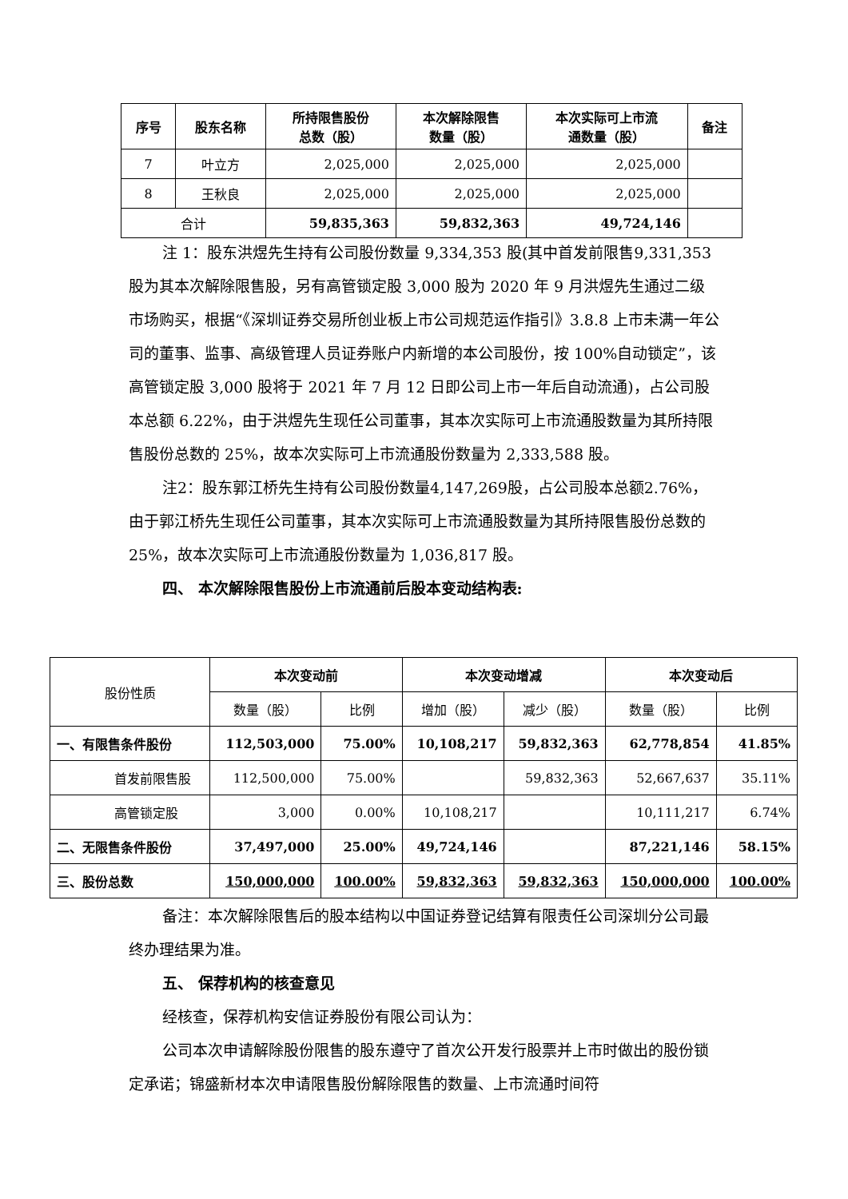| 序号 | 股东名称 | 所持限售股份 总数（股） | 本次解除限售 数量（股） | 本次实际可上市流 通数量（股） | 备注 |
| --- | --- | --- | --- | --- | --- |
| 7 | 叶立方 | 2,025,000 | 2,025,000 | 2,025,000 | |
| 8 | 王秋良 | 2,025,000 | 2,025,000 | 2,025,000 | |
| 合计 | | 59,835,363 | 59,832,363 | 49,724,146 | |
注 1：股东洪煜先生持有公司股份数量 9,334,353 股(其中首发前限售9,331,353 股为其本次解除限售股，另有高管锁定股 3,000 股为 2020 年 9 月洪煜先生通过二级市场购买，根据“《深圳证券交易所创业板上市公司规范运作指引》3.8.8 上市未满一年公司的董事、监事、高级管理人员证券账户内新增的本公司股份，按 100%自动锁定”，该高管锁定股 3,000 股将于 2021 年 7 月 12 日即公司上市一年后自动流通)，占公司股本总额 6.22%，由于洪煜先生现任公司董事，其本次实际可上市流通股数量为其所持限售股份总数的 25%，故本次实际可上市流通股份数量为 2,333,588 股。
注2：股东郭江桥先生持有公司股份数量4,147,269股，占公司股本总额2.76%，由于郭江桥先生现任公司董事，其本次实际可上市流通股数量为其所持限售股份总数的 25%，故本次实际可上市流通股份数量为 1,036,817 股。
四、 本次解除限售股份上市流通前后股本变动结构表:
| 股份性质 | 本次变动前 | | 本次变动增减 | | 本次变动后 | |
| | 数量（股） | 比例 | 增加（股） | 减少（股） | 数量（股） | 比例 |
| 一、有限售条件股份 | 112,503,000 | 75.00% | 10,108,217 | 59,832,363 | 62,778,854 | 41.85% |
| 首发前限售股 | 112,500,000 | 75.00% | | 59,832,363 | 52,667,637 | 35.11% |
| 高管锁定股 | 3,000 | 0.00% | 10,108,217 | | 10,111,217 | 6.74% |
| 二、无限售条件股份 | 37,497,000 | 25.00% | 49,724,146 | | 87,221,146 | 58.15% |
| 三、股份总数 | 150,000,000 | 100.00% | 59,832,363 | 59,832,363 | 150,000,000 | 100.00% |
备注：本次解除限售后的股本结构以中国证券登记结算有限责任公司深圳分公司最终办理结果为准。
五、 保荐机构的核查意见
经核查，保荐机构安信证券股份有限公司认为：
公司本次申请解除股份限售的股东遵守了首次公开发行股票并上市时做出的股份锁定承诺；锦盛新材本次申请限售股份解除限售的数量、上市流通时间符